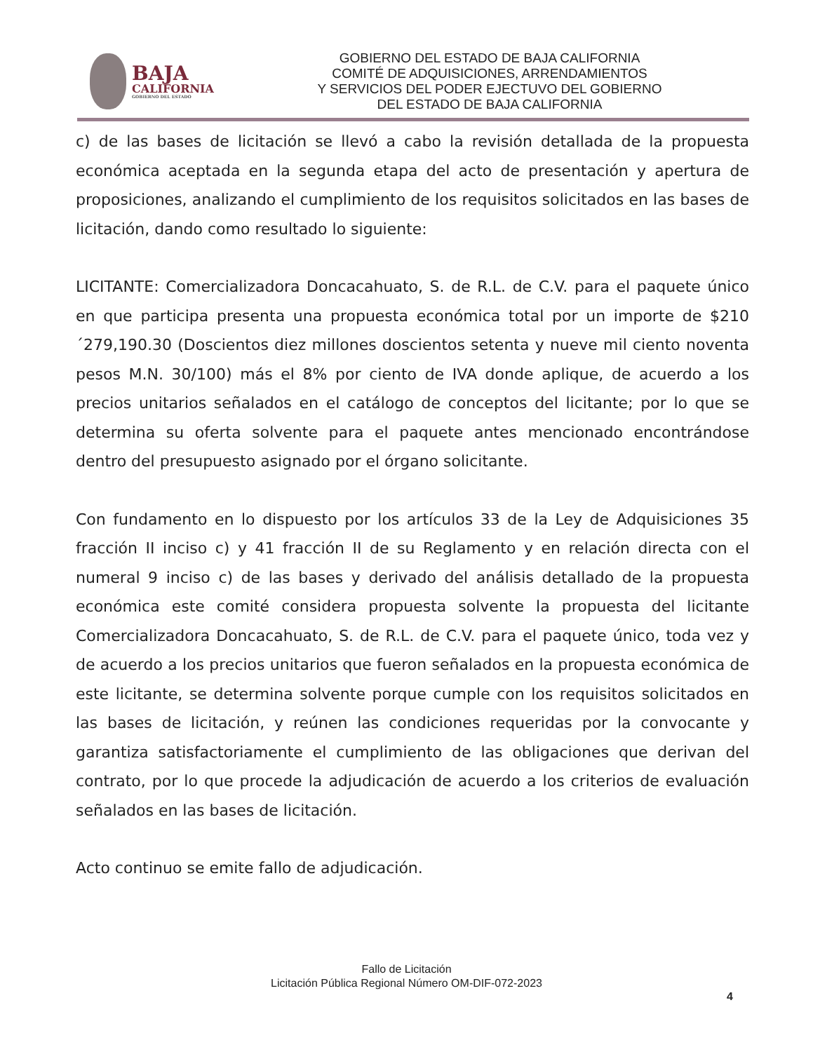BAJA
CALIFORNIA
GOBIERNO DEL ESTADO
GOBIERNO DEL ESTADO DE BAJA CALIFORNIA
COMITÉ DE ADQUISICIONES, ARRENDAMIENTOS
Y SERVICIOS DEL PODER EJECTUVO DEL GOBIERNO
DEL ESTADO DE BAJA CALIFORNIA
c) de las bases de licitación se llevó a cabo la revisión detallada de la propuesta económica aceptada en la segunda etapa del acto de presentación y apertura de proposiciones, analizando el cumplimiento de los requisitos solicitados en las bases de licitación, dando como resultado lo siguiente:
LICITANTE: Comercializadora Doncacahuato, S. de R.L. de C.V. para el paquete único en que participa presenta una propuesta económica total por un importe de $210´279,190.30 (Doscientos diez millones doscientos setenta y nueve mil ciento noventa pesos M.N. 30/100) más el 8% por ciento de IVA donde aplique, de acuerdo a los precios unitarios señalados en el catálogo de conceptos del licitante; por lo que se determina su oferta solvente para el paquete antes mencionado encontrándose dentro del presupuesto asignado por el órgano solicitante.
Con fundamento en lo dispuesto por los artículos 33 de la Ley de Adquisiciones 35 fracción II inciso c) y 41 fracción II de su Reglamento y en relación directa con el numeral 9 inciso c) de las bases y derivado del análisis detallado de la propuesta económica este comité considera propuesta solvente la propuesta del licitante Comercializadora Doncacahuato, S. de R.L. de C.V. para el paquete único, toda vez y de acuerdo a los precios unitarios que fueron señalados en la propuesta económica de este licitante, se determina solvente porque cumple con los requisitos solicitados en las bases de licitación, y reúnen las condiciones requeridas por la convocante y garantiza satisfactoriamente el cumplimiento de las obligaciones que derivan del contrato, por lo que procede la adjudicación de acuerdo a los criterios de evaluación señalados en las bases de licitación.
Acto continuo se emite fallo de adjudicación.
Fallo de Licitación
Licitación Pública Regional Número OM-DIF-072-2023
4